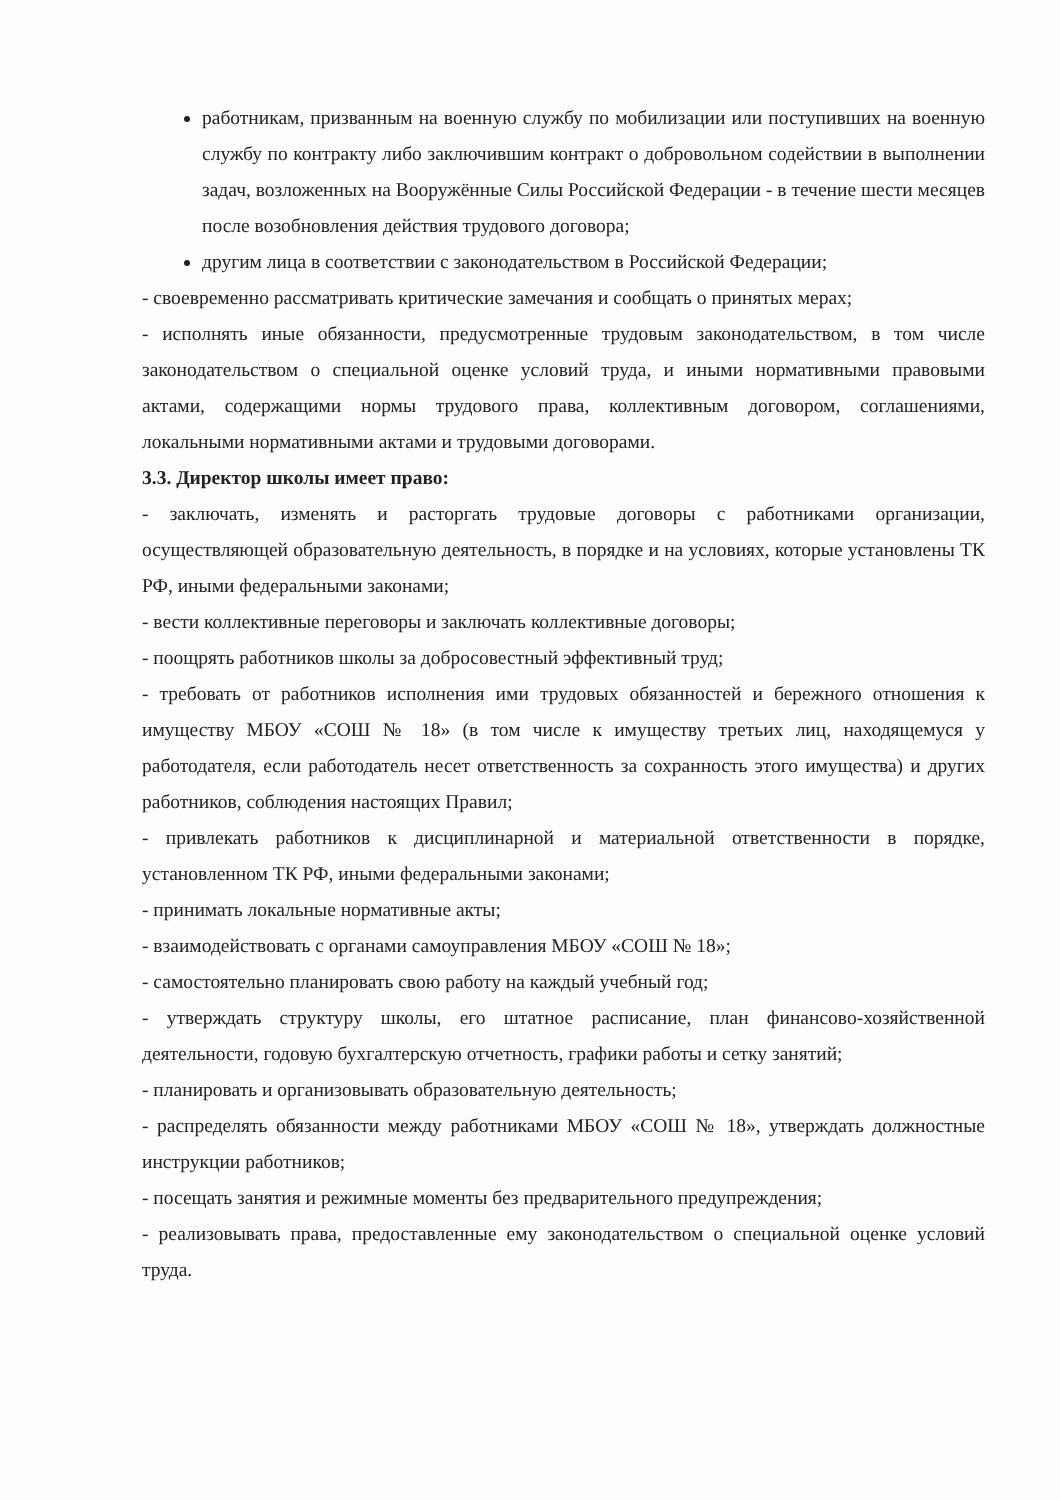работникам, призванным на военную службу по мобилизации или поступивших на военную службу по контракту либо заключившим контракт о добровольном содействии в выполнении задач, возложенных на Вооружённые Силы Российской Федерации - в течение шести месяцев после возобновления действия трудового договора;
другим лица в соответствии с законодательством в Российской Федерации;
- своевременно рассматривать критические замечания и сообщать о принятых мерах;
- исполнять иные обязанности, предусмотренные трудовым законодательством, в том числе законодательством о специальной оценке условий труда, и иными нормативными правовыми актами, содержащими нормы трудового права, коллективным договором, соглашениями, локальными нормативными актами и трудовыми договорами.
3.3. Директор школы имеет право:
- заключать, изменять и расторгать трудовые договоры с работниками организации, осуществляющей образовательную деятельность, в порядке и на условиях, которые установлены ТК РФ, иными федеральными законами;
- вести коллективные переговоры и заключать коллективные договоры;
- поощрять работников школы за добросовестный эффективный труд;
- требовать от работников исполнения ими трудовых обязанностей и бережного отношения к имуществу МБОУ «СОШ № 18» (в том числе к имуществу третьих лиц, находящемуся у работодателя, если работодатель несет ответственность за сохранность этого имущества) и других работников, соблюдения настоящих Правил;
- привлекать работников к дисциплинарной и материальной ответственности в порядке, установленном ТК РФ, иными федеральными законами;
- принимать локальные нормативные акты;
- взаимодействовать с органами самоуправления МБОУ «СОШ № 18»;
- самостоятельно планировать свою работу на каждый учебный год;
- утверждать структуру школы, его штатное расписание, план финансово-хозяйственной деятельности, годовую бухгалтерскую отчетность, графики работы и сетку занятий;
- планировать и организовывать образовательную деятельность;
- распределять обязанности между работниками МБОУ «СОШ № 18», утверждать должностные инструкции работников;
- посещать занятия и режимные моменты без предварительного предупреждения;
- реализовывать права, предоставленные ему законодательством о специальной оценке условий труда.